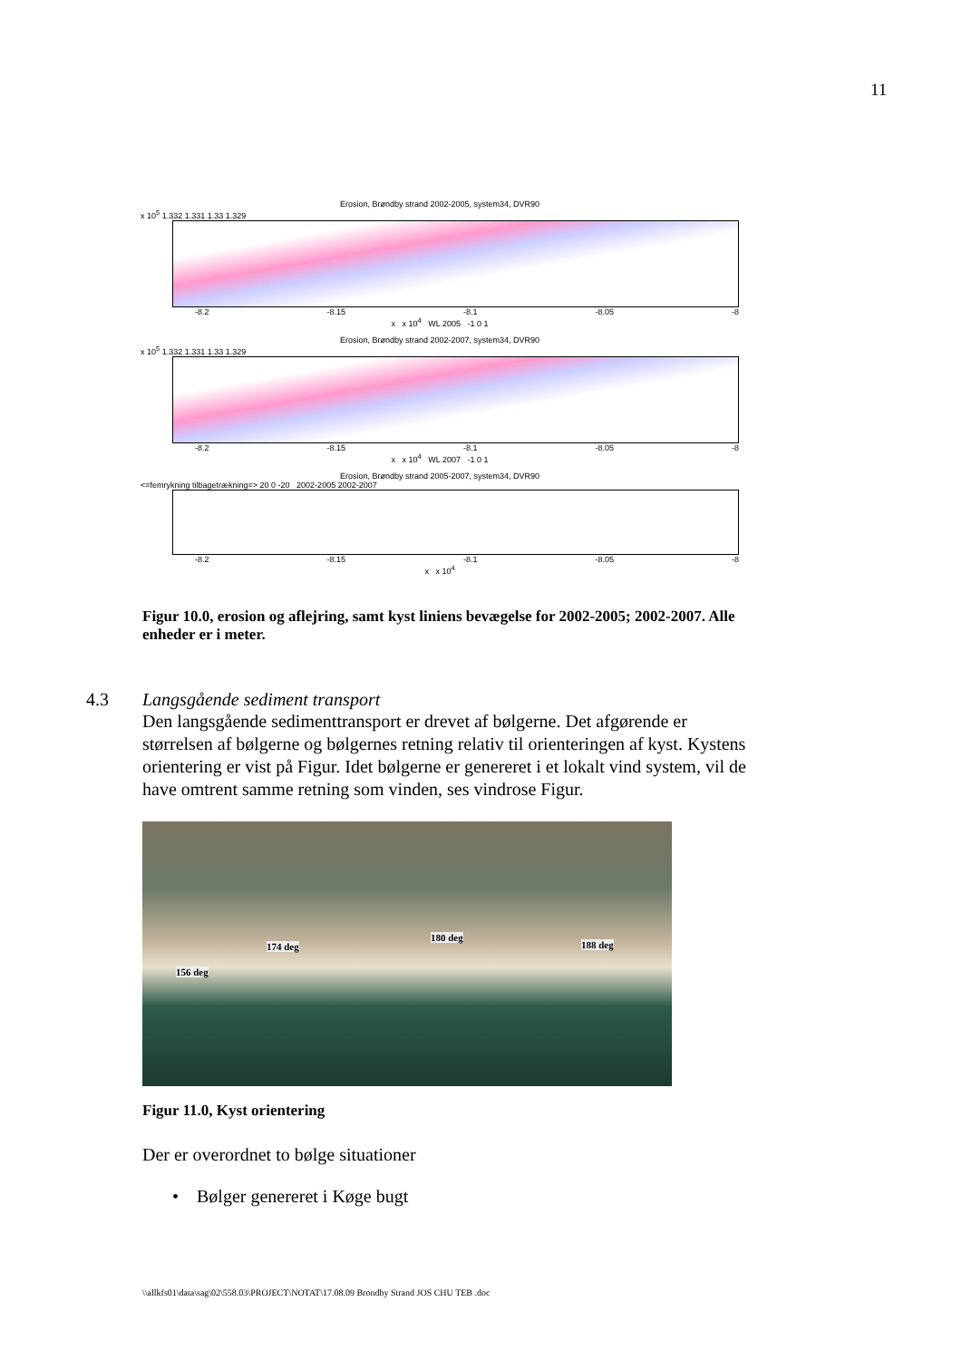11
Erosion, Brøndby strand 2002-2005, system34, DVR90
x 10<sup>5</sup> 1.332 1.331 1.33 1.329
-8.2 -8.15 -8.1 -8.05 -8
x x 10<sup>4</sup> WL 2005 -1 0 1
Erosion, Brøndby strand 2002-2007, system34, DVR90
x 10<sup>5</sup> 1.332 1.331 1.33 1.329
-8.2 -8.15 -8.1 -8.05 -8
x x 10<sup>4</sup> WL 2007 -1 0 1
Erosion, Brøndby strand 2005-2007, system34, DVR90
<=femrykning tilbagetrækning=> 20 0 -20 2002-2005 2002-2007
-8.2 -8.15 -8.1 -8.05 -8
x x 10<sup>4</sup>
Figur 10.0, erosion og aflejring, samt kyst liniens bevægelse for 2002-2005; 2002-2007. Alle enheder er i meter.
4.3 Langsgående sediment transport
Den langsgående sedimenttransport er drevet af bølgerne. Det afgørende er størrelsen af bølgerne og bølgernes retning relativ til orienteringen af kyst. Kystens orientering er vist på Figur. Idet bølgerne er genereret i et lokalt vind system, vil de have omtrent samme retning som vinden, ses vindrose Figur.
156 deg
174 deg
180 deg
188 deg
Figur 11.0, Kyst orientering
Der er overordnet to bølge situationer
• Bølger genereret i Køge bugt
\\allkfs01\data\sag\02\558.03\PROJECT\NOTAT\17.08.09 Brondby Strand JOS CHU TEB .doc